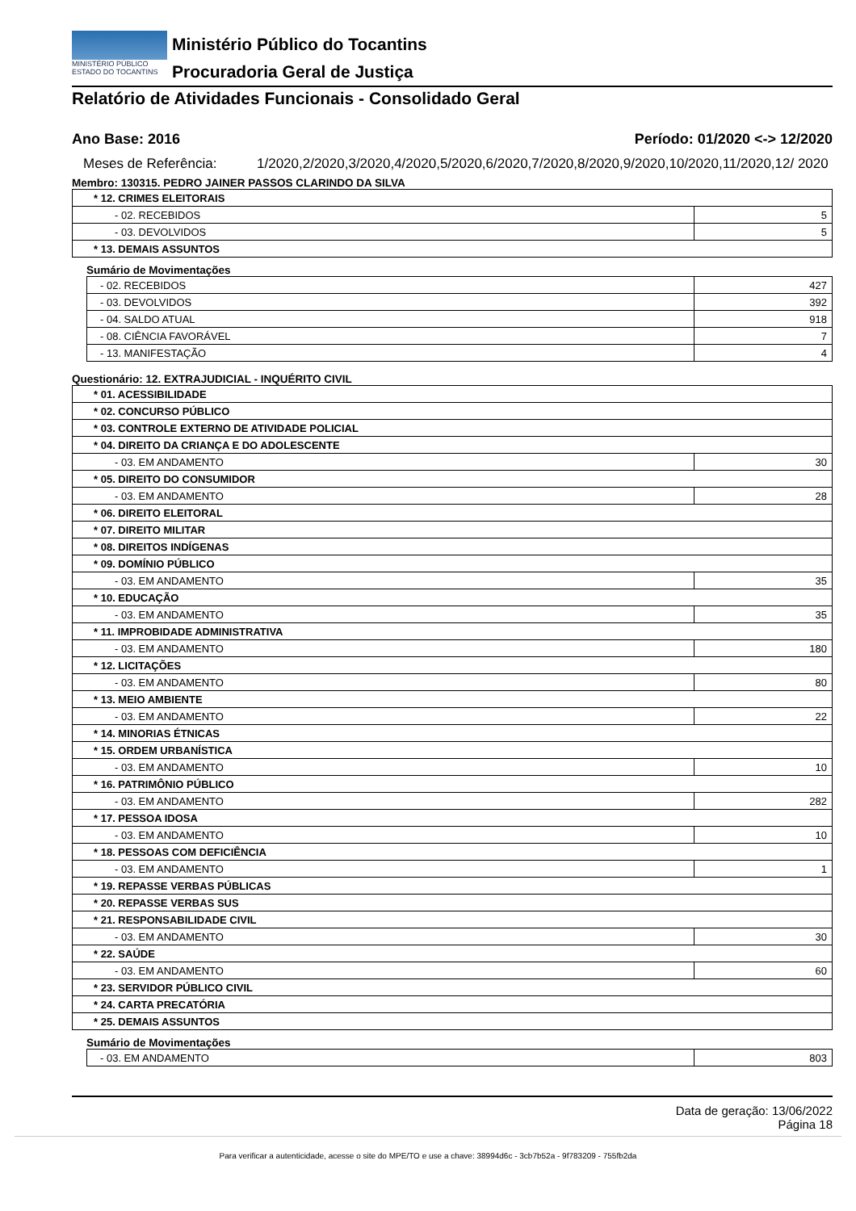MINISTÉRIO PÚBLICO
ESTADO DO TOCANTINS
Ministério Público do Tocantins
Procuradoria Geral de Justiça
Relatório de Atividades Funcionais - Consolidado Geral
Ano Base: 2016 Período: 01/2020 <-> 12/2020
Meses de Referência: 1/2020,2/2020,3/2020,4/2020,5/2020,6/2020,7/2020,8/2020,9/2020,10/2020,11/2020,12/ 2020
Membro: 130315. PEDRO JAINER PASSOS CLARINDO DA SILVA
| * 12. CRIMES ELEITORAIS | |
| - 02. RECEBIDOS | 5 |
| - 03. DEVOLVIDOS | 5 |
| * 13. DEMAIS ASSUNTOS | |
Sumário de Movimentações
| - 02. RECEBIDOS | 427 |
| - 03. DEVOLVIDOS | 392 |
| - 04. SALDO ATUAL | 918 |
| - 08. CIÊNCIA FAVORÁVEL | 7 |
| - 13. MANIFESTAÇÃO | 4 |
Questionário: 12. EXTRAJUDICIAL - INQUÉRITO CIVIL
| * 01. ACESSIBILIDADE | |
| * 02. CONCURSO PÚBLICO | |
| * 03. CONTROLE EXTERNO DE ATIVIDADE POLICIAL | |
| * 04. DIREITO DA CRIANÇA E DO ADOLESCENTE | |
| - 03. EM ANDAMENTO | 30 |
| * 05. DIREITO DO CONSUMIDOR | |
| - 03. EM ANDAMENTO | 28 |
| * 06. DIREITO ELEITORAL | |
| * 07. DIREITO MILITAR | |
| * 08. DIREITOS INDÍGENAS | |
| * 09. DOMÍNIO PÚBLICO | |
| - 03. EM ANDAMENTO | 35 |
| * 10. EDUCAÇÃO | |
| - 03. EM ANDAMENTO | 35 |
| * 11. IMPROBIDADE ADMINISTRATIVA | |
| - 03. EM ANDAMENTO | 180 |
| * 12. LICITAÇÕES | |
| - 03. EM ANDAMENTO | 80 |
| * 13. MEIO AMBIENTE | |
| - 03. EM ANDAMENTO | 22 |
| * 14. MINORIAS ÉTNICAS | |
| * 15. ORDEM URBANÍSTICA | |
| - 03. EM ANDAMENTO | 10 |
| * 16. PATRIMÔNIO PÚBLICO | |
| - 03. EM ANDAMENTO | 282 |
| * 17. PESSOA IDOSA | |
| - 03. EM ANDAMENTO | 10 |
| * 18. PESSOAS COM DEFICIÊNCIA | |
| - 03. EM ANDAMENTO | 1 |
| * 19. REPASSE VERBAS PÚBLICAS | |
| * 20. REPASSE VERBAS SUS | |
| * 21. RESPONSABILIDADE CIVIL | |
| - 03. EM ANDAMENTO | 30 |
| * 22. SAÚDE | |
| - 03. EM ANDAMENTO | 60 |
| * 23. SERVIDOR PÚBLICO CIVIL | |
| * 24. CARTA PRECATÓRIA | |
| * 25. DEMAIS ASSUNTOS | |
Sumário de Movimentações
| - 03. EM ANDAMENTO | 803 |
Data de geração: 13/06/2022
Página 18
Para verificar a autenticidade, acesse o site do MPE/TO e use a chave: 38994d6c - 3cb7b52a - 9f783209 - 755fb2da